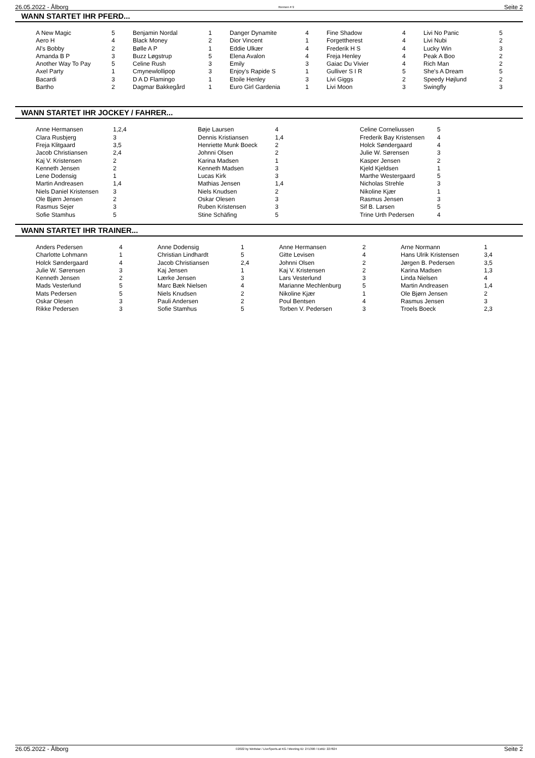26.05.2022 - Ålborg Rennen # 9 Seite 2
WANN STARTET IHR PFERD...
| A New Magic | 5 | Benjamin Nordal | 1 | Danger Dynamite | 4 | Fine Shadow | 4 | Livi No Panic | 5 |
| Aero H | 4 | Black Money | 2 | Dior Vincent | 1 | Forgettherest | 4 | Livi Nubi | 2 |
| Al's Bobby | 2 | Bølle A P | 1 | Eddie Ulkær | 4 | Frederik H S | 4 | Lucky Win | 3 |
| Amanda B P | 3 | Buzz Løgstrup | 5 | Elena Avalon | 4 | Freja Henley | 4 | Peak A Boo | 2 |
| Another Way To Pay | 5 | Celine Rush | 3 | Emily | 3 | Gaiac Du Vivier | 4 | Rich Man | 2 |
| Axel Party | 1 | Cmynewlollipop | 3 | Enjoy's Rapide S | 1 | Gulliver S I R | 5 | She's A Dream | 5 |
| Bacardi | 3 | D A D Flamingo | 1 | Etoile Henley | 3 | Livi Giggs | 2 | Speedy Højlund | 2 |
| Bartho | 2 | Dagmar Bakkegård | 1 | Euro Girl Gardenia | 1 | Livi Moon | 3 | Swingfly | 3 |
WANN STARTET IHR JOCKEY / FAHRER...
| Anne Hermansen | 1,2,4 | Bøje Laursen | 4 | Celine Corneliussen | 5 |
| Clara Rusbjerg | 3 | Dennis Kristiansen | 1,4 | Frederik Bay Kristensen | 4 |
| Freja Klitgaard | 3,5 | Henriette Munk Boeck | 2 | Holck Søndergaard | 4 |
| Jacob Christiansen | 2,4 | Johnni Olsen | 2 | Julie W. Sørensen | 3 |
| Kaj V. Kristensen | 2 | Karina Madsen | 1 | Kasper Jensen | 2 |
| Kenneth Jensen | 2 | Kenneth Madsen | 3 | Kjeld Kjeldsen | 1 |
| Lene Dodensig | 1 | Lucas Kirk | 3 | Marthe Westergaard | 5 |
| Martin Andreasen | 1,4 | Mathias Jensen | 1,4 | Nicholas Strehle | 3 |
| Niels Daniel Kristensen | 3 | Niels Knudsen | 2 | Nikoline Kjær | 1 |
| Ole Bjørn Jensen | 2 | Oskar Olesen | 3 | Rasmus Jensen | 3 |
| Rasmus Sejer | 3 | Ruben Kristensen | 3 | Sif B. Larsen | 5 |
| Sofie Stamhus | 5 | Stine Schäfing | 5 | Trine Urth Pedersen | 4 |
WANN STARTET IHR TRAINER...
| Anders Pedersen | 4 | Anne Dodensig | 1 | Anne Hermansen | 2 | Arne Normann | 1 |
| Charlotte Lohmann | 1 | Christian Lindhardt | 5 | Gitte Levisen | 4 | Hans Ulrik Kristensen | 3,4 |
| Holck Søndergaard | 4 | Jacob Christiansen | 2,4 | Johnni Olsen | 2 | Jørgen B. Pedersen | 3,5 |
| Julie W. Sørensen | 3 | Kaj Jensen | 1 | Kaj V. Kristensen | 2 | Karina Madsen | 1,3 |
| Kenneth Jensen | 2 | Lærke Jensen | 3 | Lars Vesterlund | 3 | Linda Nielsen | 4 |
| Mads Vesterlund | 5 | Marc Bæk Nielsen | 4 | Marianne Mechlenburg | 5 | Martin Andreasen | 1,4 |
| Mats Pedersen | 5 | Niels Knudsen | 2 | Nikoline Kjær | 1 | Ole Bjørn Jensen | 2 |
| Oskar Olesen | 3 | Pauli Andersen | 2 | Poul Bentsen | 4 | Rasmus Jensen | 3 |
| Rikke Pedersen | 3 | Sofie Stamhus | 5 | Torben V. Pedersen | 3 | Troels Boeck | 2,3 |
26.05.2022 - Ålborg ©2022 by Wettstar / LiveSports.at KG / Meeting ID: 271390 / ExtID: 227824 Seite 2